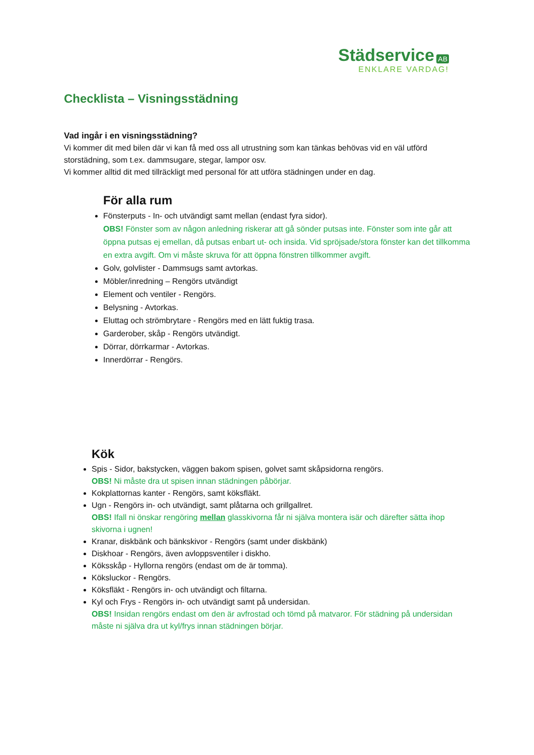Städservice AB
ENKLARE VARDAG!
Checklista – Visningsstädning
Vad ingår i en visningsstädning?
Vi kommer dit med bilen där vi kan få med oss all utrustning som kan tänkas behövas vid en väl utförd storstädning, som t.ex. dammsugare, stegar, lampor osv.
Vi kommer alltid dit med tillräckligt med personal för att utföra städningen under en dag.
För alla rum
Fönsterputs - In- och utvändigt samt mellan (endast fyra sidor).
OBS! Fönster som av någon anledning riskerar att gå sönder putsas inte. Fönster som inte går att öppna putsas ej emellan, då putsas enbart ut- och insida. Vid spröjsade/stora fönster kan det tillkomma en extra avgift. Om vi måste skruva för att öppna fönstren tillkommer avgift.
Golv, golvlister - Dammsugs samt avtorkas.
Möbler/inredning – Rengörs utvändigt
Element och ventiler - Rengörs.
Belysning - Avtorkas.
Eluttag och strömbrytare - Rengörs med en lätt fuktig trasa.
Garderober, skåp - Rengörs utvändigt.
Dörrar, dörrkarmar - Avtorkas.
Innerdörrar - Rengörs.
Kök
Spis - Sidor, bakstycken, väggen bakom spisen, golvet samt skåpsidorna rengörs.
OBS! Ni måste dra ut spisen innan städningen påbörjar.
Kokplattornas kanter - Rengörs, samt köksfläkt.
Ugn - Rengörs in- och utvändigt, samt plåtarna och grillgallret.
OBS! Ifall ni önskar rengöring mellan glasskivorna får ni själva montera isär och därefter sätta ihop skivorna i ugnen!
Kranar, diskbänk och bänkskivor - Rengörs (samt under diskbänk)
Diskhoar - Rengörs, även avloppsventiler i diskho.
Köksskåp - Hyllorna rengörs (endast om de är tomma).
Köksluckor - Rengörs.
Köksfläkt - Rengörs in- och utvändigt och filtarna.
Kyl och Frys - Rengörs in- och utvändigt samt på undersidan.
OBS! Insidan rengörs endast om den är avfrostad och tömd på matvaror. För städning på undersidan måste ni själva dra ut kyl/frys innan städningen börjar.